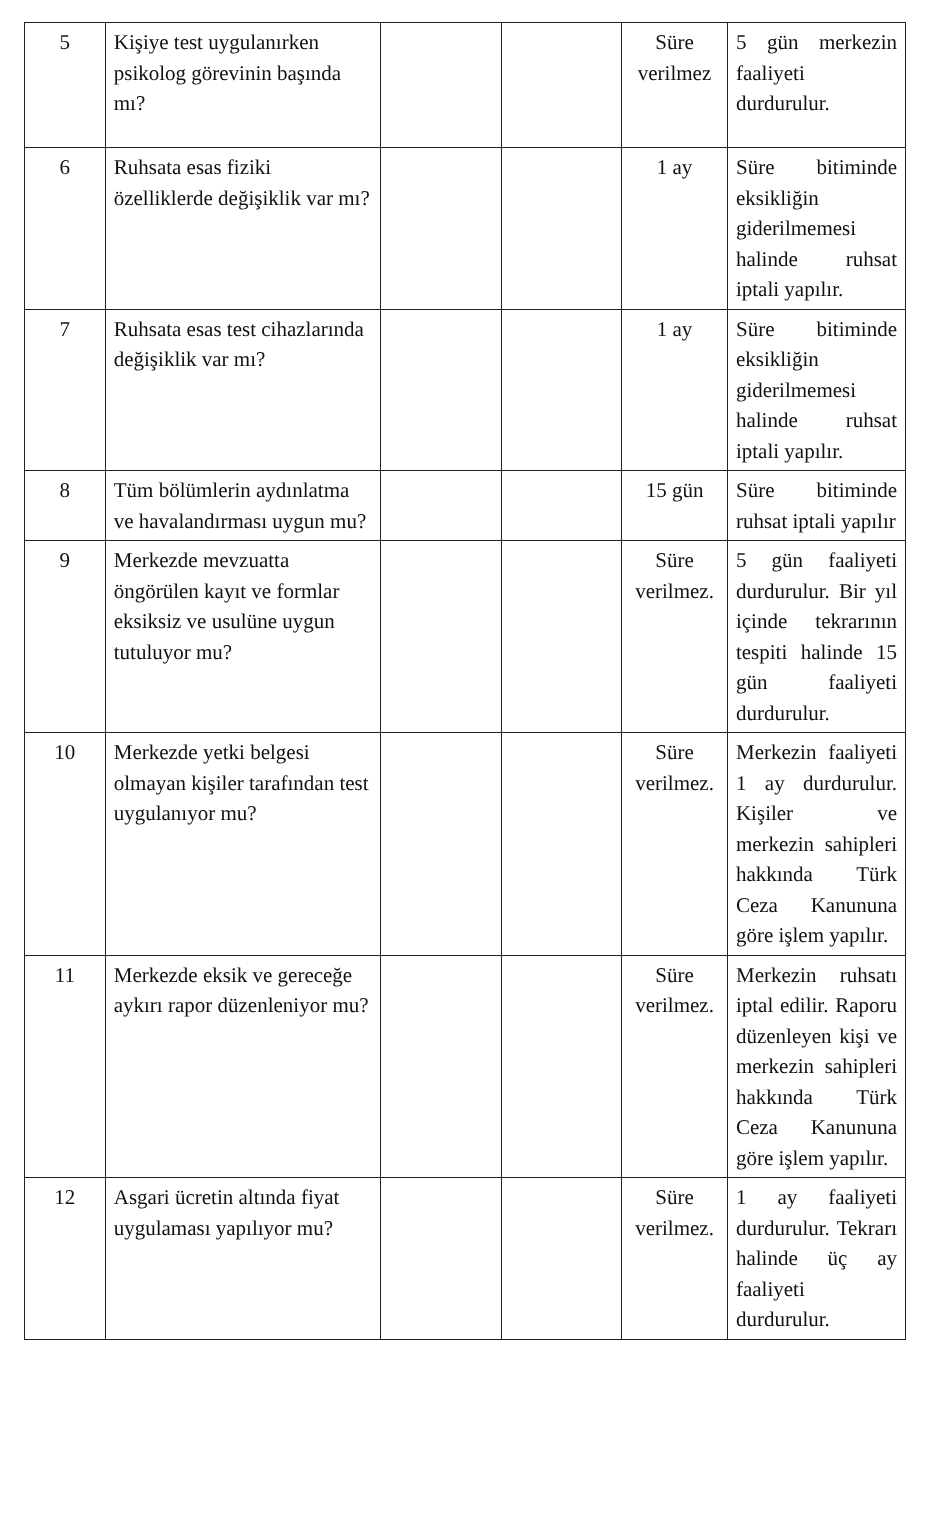| 5 | Kişiye test uygulanırken psikolog görevinin başında mı? | | | Süre verilmez | 5 gün merkezin faaliyeti durdurulur. |
| 6 | Ruhsata esas fiziki özelliklerde değişiklik var mı? | | | 1 ay | Süre bitiminde eksikliğin giderilmemesi halinde ruhsat iptali yapılır. |
| 7 | Ruhsata esas test cihazlarında değişiklik var mı? | | | 1 ay | Süre bitiminde eksikliğin giderilmemesi halinde ruhsat iptali yapılır. |
| 8 | Tüm bölümlerin aydınlatma ve havalandırması uygun mu? | | | 15 gün | Süre bitiminde ruhsat iptali yapılır |
| 9 | Merkezde mevzuatta öngörülen kayıt ve formlar eksiksiz ve usulüne uygun tutuluyor mu? | | | Süre verilmez. | 5 gün faaliyeti durdurulur. Bir yıl içinde tekrarının tespiti halinde 15 gün faaliyeti durdurulur. |
| 10 | Merkezde yetki belgesi olmayan kişiler tarafından test uygulanıyor mu? | | | Süre verilmez. | Merkezin faaliyeti 1 ay durdurulur. Kişiler ve merkezin sahipleri hakkında Türk Ceza Kanununa göre işlem yapılır. |
| 11 | Merkezde eksik ve gereceğe aykırı rapor düzenleniyor mu? | | | Süre verilmez. | Merkezin ruhsatı iptal edilir. Raporu düzenleyen kişi ve merkezin sahipleri hakkında Türk Ceza Kanununa göre işlem yapılır. |
| 12 | Asgari ücretin altında fiyat uygulaması yapılıyor mu? | | | Süre verilmez. | 1 ay faaliyeti durdurulur. Tekrarı halinde üç ay faaliyeti durdurulur. |